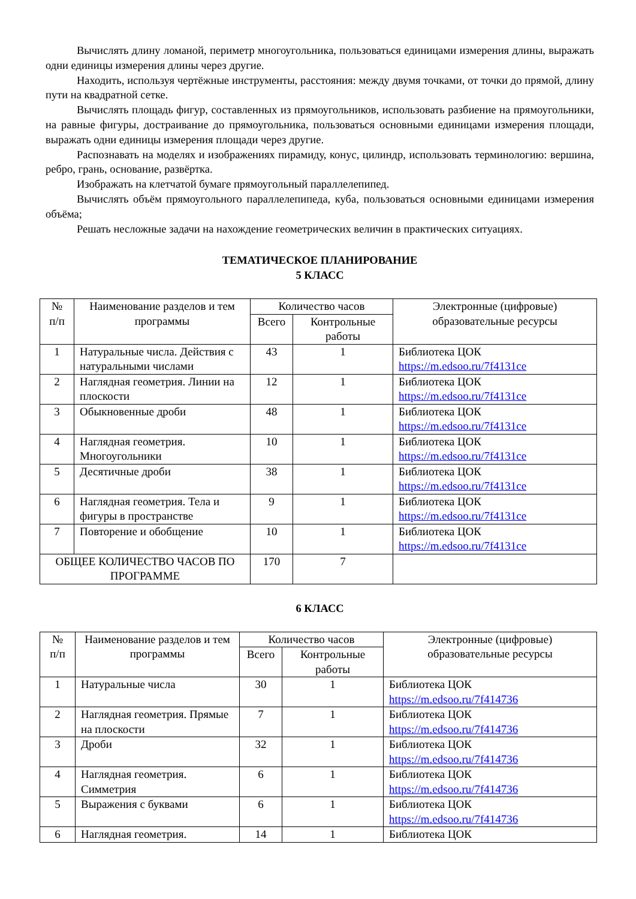Вычислять длину ломаной, периметр многоугольника, пользоваться единицами измерения длины, выражать одни единицы измерения длины через другие.
Находить, используя чертёжные инструменты, расстояния: между двумя точками, от точки до прямой, длину пути на квадратной сетке.
Вычислять площадь фигур, составленных из прямоугольников, использовать разбиение на прямоугольники, на равные фигуры, достраивание до прямоугольника, пользоваться основными единицами измерения площади, выражать одни единицы измерения площади через другие.
Распознавать на моделях и изображениях пирамиду, конус, цилиндр, использовать терминологию: вершина, ребро, грань, основание, развёртка.
Изображать на клетчатой бумаге прямоугольный параллелепипед.
Вычислять объём прямоугольного параллелепипеда, куба, пользоваться основными единицами измерения объёма;
Решать несложные задачи на нахождение геометрических величин в практических ситуациях.
ТЕМАТИЧЕСКОЕ ПЛАНИРОВАНИЕ
5 КЛАСС
| № п/п | Наименование разделов и тем программы | Количество часов | | Электронные (цифровые) образовательные ресурсы |
| --- | --- | --- | --- | --- |
| | | Всего | Контрольные работы | |
| 1 | Натуральные числа. Действия с натуральными числами | 43 | 1 | Библиотека ЦОК https://m.edsoo.ru/7f4131ce |
| 2 | Наглядная геометрия. Линии на плоскости | 12 | 1 | Библиотека ЦОК https://m.edsoo.ru/7f4131ce |
| 3 | Обыкновенные дроби | 48 | 1 | Библиотека ЦОК https://m.edsoo.ru/7f4131ce |
| 4 | Наглядная геометрия. Многоугольники | 10 | 1 | Библиотека ЦОК https://m.edsoo.ru/7f4131ce |
| 5 | Десятичные дроби | 38 | 1 | Библиотека ЦОК https://m.edsoo.ru/7f4131ce |
| 6 | Наглядная геометрия. Тела и фигуры в пространстве | 9 | 1 | Библиотека ЦОК https://m.edsoo.ru/7f4131ce |
| 7 | Повторение и обобщение | 10 | 1 | Библиотека ЦОК https://m.edsoo.ru/7f4131ce |
| ОБЩЕЕ КОЛИЧЕСТВО ЧАСОВ ПО ПРОГРАММЕ | | 170 | 7 | |
6 КЛАСС
| № п/п | Наименование разделов и тем программы | Количество часов | | Электронные (цифровые) образовательные ресурсы |
| --- | --- | --- | --- | --- |
| | | Всего | Контрольные работы | |
| 1 | Натуральные числа | 30 | 1 | Библиотека ЦОК https://m.edsoo.ru/7f414736 |
| 2 | Наглядная геометрия. Прямые на плоскости | 7 | 1 | Библиотека ЦОК https://m.edsoo.ru/7f414736 |
| 3 | Дроби | 32 | 1 | Библиотека ЦОК https://m.edsoo.ru/7f414736 |
| 4 | Наглядная геометрия. Симметрия | 6 | 1 | Библиотека ЦОК https://m.edsoo.ru/7f414736 |
| 5 | Выражения с буквами | 6 | 1 | Библиотека ЦОК https://m.edsoo.ru/7f414736 |
| 6 | Наглядная геометрия. | 14 | 1 | Библиотека ЦОК |